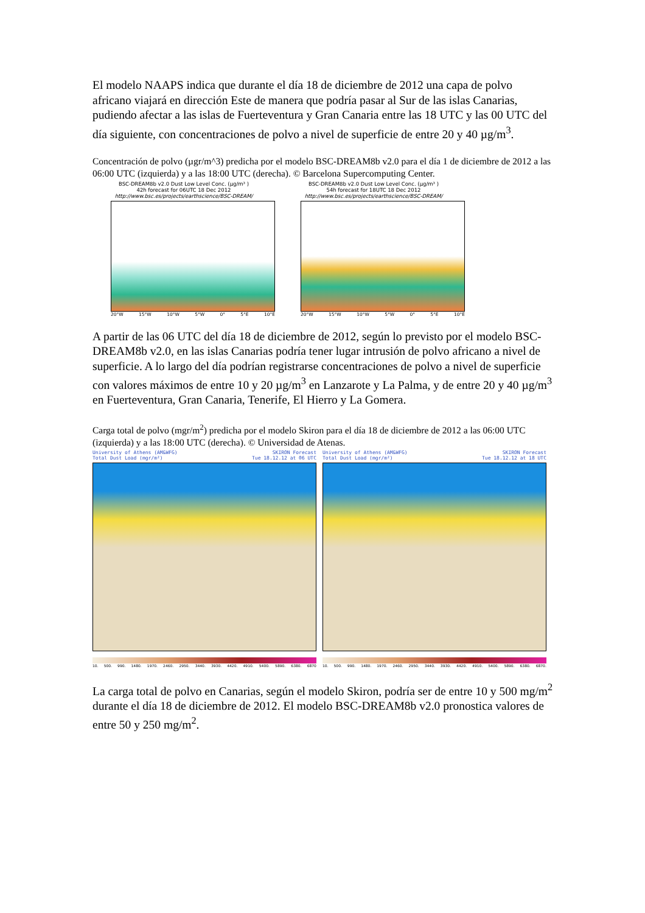El modelo NAAPS indica que durante el día 18 de diciembre de 2012 una capa de polvo africano viajará en dirección Este de manera que podría pasar al Sur de las islas Canarias, pudiendo afectar a las islas de Fuerteventura y Gran Canaria entre las 18 UTC y las 00 UTC del día siguiente, con concentraciones de polvo a nivel de superficie de entre 20 y 40 µg/m<sup>3</sup>.
Concentración de polvo (µgr/m^3) predicha por el modelo BSC-DREAM8b v2.0 para el día 1 de diciembre de 2012 a las 06:00 UTC (izquierda) y a las 18:00 UTC (derecha). © Barcelona Supercomputing Center.
BSC-DREAM8b v2.0 Dust Low Level Conc. (µg/m³ )
42h forecast for 06UTC 18 Dec 2012
http://www.bsc.es/projects/earthscience/BSC-DREAM/
20°W 15°W 10°W 5°W 0° 5°E 10°E
BSC-DREAM8b v2.0 Dust Low Level Conc. (µg/m³ )
54h forecast for 18UTC 18 Dec 2012
http://www.bsc.es/projects/earthscience/BSC-DREAM/
20°W 15°W 10°W 5°W 0° 5°E 10°E
A partir de las 06 UTC del día 18 de diciembre de 2012, según lo previsto por el modelo BSC-DREAM8b v2.0, en las islas Canarias podría tener lugar intrusión de polvo africano a nivel de superficie. A lo largo del día podrían registrarse concentraciones de polvo a nivel de superficie con valores máximos de entre 10 y 20 µg/m<sup>3</sup> en Lanzarote y La Palma, y de entre 20 y 40 µg/m<sup>3</sup> en Fuerteventura, Gran Canaria, Tenerife, El Hierro y La Gomera.
Carga total de polvo (mgr/m<sup>2</sup>) predicha por el modelo Skiron para el día 18 de diciembre de 2012 a las 06:00 UTC (izquierda) y a las 18:00 UTC (derecha). © Universidad de Atenas.
University of Athens (AM&WFG) SKIRON Forecast
Total Dust Load (mgr/m²) Tue 18.12.12 at 06 UTC
10. 500. 990. 1480. 1970. 2460. 2950. 3440. 3930. 4420. 4910. 5400. 5890. 6380. 6870
University of Athens (AM&WFG) SKIRON Forecast
Total Dust Load (mgr/m²) Tue 18.12.12 at 18 UTC
10. 500. 990. 1480. 1970. 2460. 2950. 3440. 3930. 4420. 4910. 5400. 5890. 6380. 6870.
La carga total de polvo en Canarias, según el modelo Skiron, podría ser de entre 10 y 500 mg/m<sup>2</sup> durante el día 18 de diciembre de 2012. El modelo BSC-DREAM8b v2.0 pronostica valores de entre 50 y 250 mg/m<sup>2</sup>.